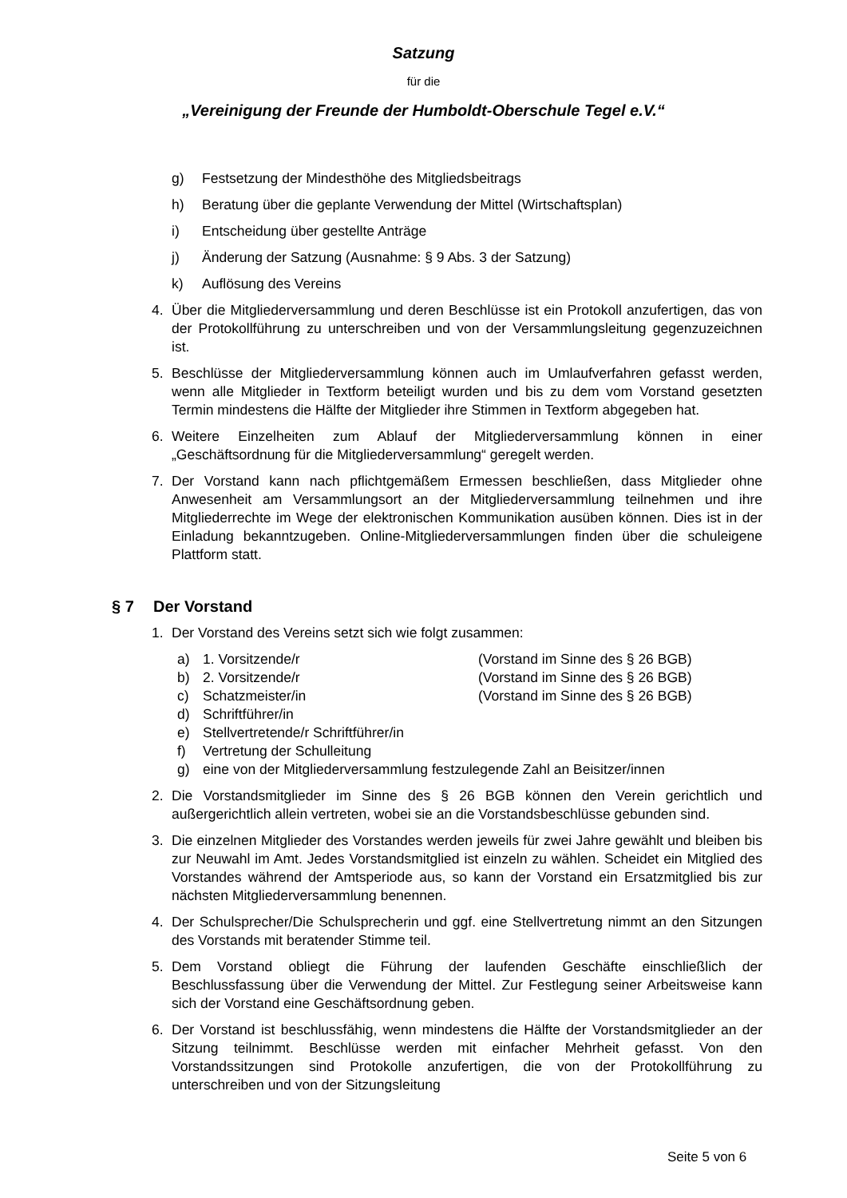Satzung
für die
„Vereinigung der Freunde der Humboldt-Oberschule Tegel e.V.“
g) Festsetzung der Mindesthöhe des Mitgliedsbeitrags
h) Beratung über die geplante Verwendung der Mittel (Wirtschaftsplan)
i) Entscheidung über gestellte Anträge
j) Änderung der Satzung (Ausnahme: § 9 Abs. 3 der Satzung)
k) Auflösung des Vereins
4. Über die Mitgliederversammlung und deren Beschlüsse ist ein Protokoll anzufertigen, das von der Protokollführung zu unterschreiben und von der Versammlungsleitung gegenzuzeichnen ist.
5. Beschlüsse der Mitgliederversammlung können auch im Umlaufverfahren gefasst werden, wenn alle Mitglieder in Textform beteiligt wurden und bis zu dem vom Vorstand gesetzten Termin mindestens die Hälfte der Mitglieder ihre Stimmen in Textform abgegeben hat.
6. Weitere Einzelheiten zum Ablauf der Mitgliederversammlung können in einer „Geschäftsordnung für die Mitgliederversammlung“ geregelt werden.
7. Der Vorstand kann nach pflichtgemäßem Ermessen beschließen, dass Mitglieder ohne Anwesenheit am Versammlungsort an der Mitgliederversammlung teilnehmen und ihre Mitgliederrechte im Wege der elektronischen Kommunikation ausüben können. Dies ist in der Einladung bekanntzugeben. Online-Mitgliederversammlungen finden über die schuleigene Plattform statt.
§ 7 Der Vorstand
1. Der Vorstand des Vereins setzt sich wie folgt zusammen:
a) 1. Vorsitzende/r (Vorstand im Sinne des § 26 BGB)
b) 2. Vorsitzende/r (Vorstand im Sinne des § 26 BGB)
c) Schatzmeister/in (Vorstand im Sinne des § 26 BGB)
d) Schriftführer/in
e) Stellvertretende/r Schriftführer/in
f) Vertretung der Schulleitung
g) eine von der Mitgliederversammlung festzulegende Zahl an Beisitzer/innen
2. Die Vorstandsmitglieder im Sinne des § 26 BGB können den Verein gerichtlich und außergerichtlich allein vertreten, wobei sie an die Vorstandsbeschlüsse gebunden sind.
3. Die einzelnen Mitglieder des Vorstandes werden jeweils für zwei Jahre gewählt und bleiben bis zur Neuwahl im Amt. Jedes Vorstandsmitglied ist einzeln zu wählen. Scheidet ein Mitglied des Vorstandes während der Amtsperiode aus, so kann der Vorstand ein Ersatzmitglied bis zur nächsten Mitgliederversammlung benennen.
4. Der Schulsprecher/Die Schulsprecherin und ggf. eine Stellvertretung nimmt an den Sitzungen des Vorstands mit beratender Stimme teil.
5. Dem Vorstand obliegt die Führung der laufenden Geschäfte einschließlich der Beschlussfassung über die Verwendung der Mittel. Zur Festlegung seiner Arbeitsweise kann sich der Vorstand eine Geschäftsordnung geben.
6. Der Vorstand ist beschlussfähig, wenn mindestens die Hälfte der Vorstandsmitglieder an der Sitzung teilnimmt. Beschlüsse werden mit einfacher Mehrheit gefasst. Von den Vorstandssitzungen sind Protokolle anzufertigen, die von der Protokollführung zu unterschreiben und von der Sitzungsleitung
Seite 5 von 6